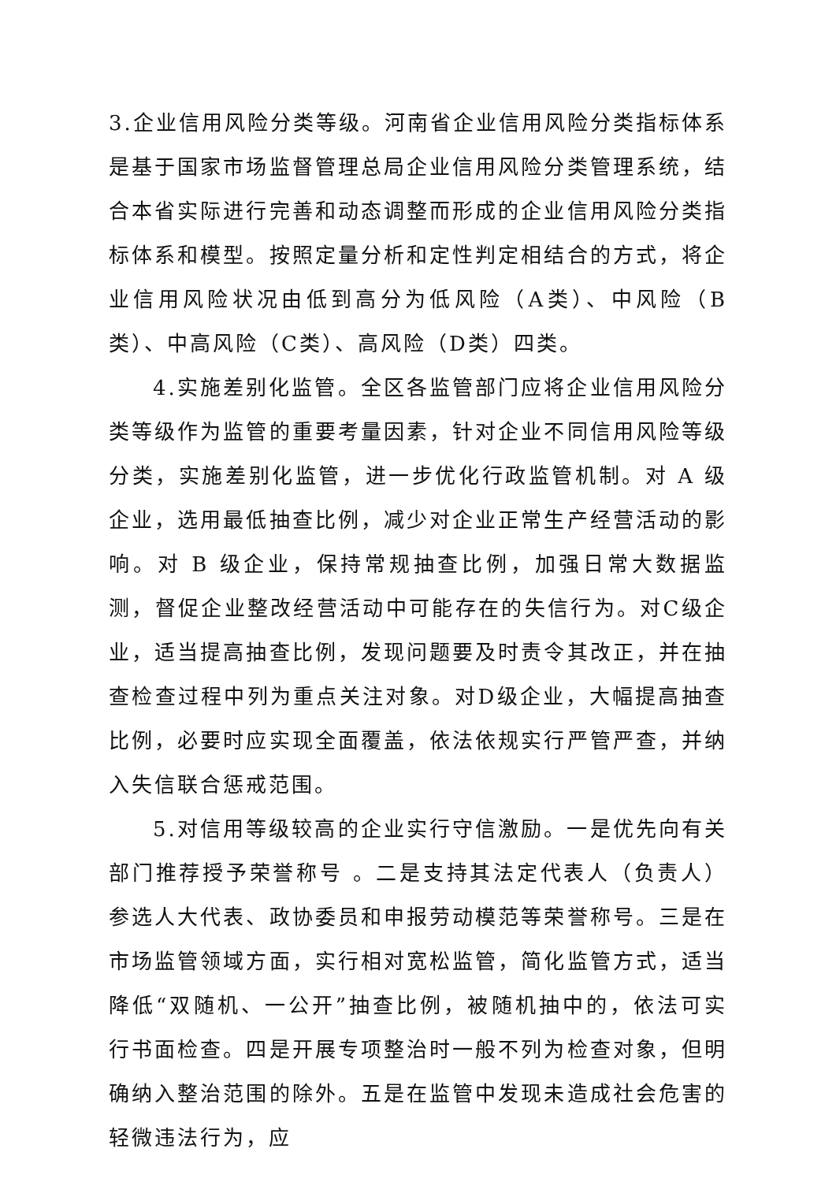3.企业信用风险分类等级。河南省企业信用风险分类指标体系是基于国家市场监督管理总局企业信用风险分类管理系统，结合本省实际进行完善和动态调整而形成的企业信用风险分类指标体系和模型。按照定量分析和定性判定相结合的方式，将企业信用风险状况由低到高分为低风险（A类）、中风险（B类）、中高风险（C类）、高风险（D类）四类。
4.实施差别化监管。全区各监管部门应将企业信用风险分类等级作为监管的重要考量因素，针对企业不同信用风险等级分类，实施差别化监管，进一步优化行政监管机制。对 A 级企业，选用最低抽查比例，减少对企业正常生产经营活动的影响。对 B 级企业，保持常规抽查比例，加强日常大数据监测，督促企业整改经营活动中可能存在的失信行为。对C级企业，适当提高抽查比例，发现问题要及时责令其改正，并在抽查检查过程中列为重点关注对象。对D级企业，大幅提高抽查比例，必要时应实现全面覆盖，依法依规实行严管严查，并纳入失信联合惩戒范围。
5.对信用等级较高的企业实行守信激励。一是优先向有关部门推荐授予荣誉称号 。二是支持其法定代表人（负责人）参选人大代表、政协委员和申报劳动模范等荣誉称号。三是在市场监管领域方面，实行相对宽松监管，简化监管方式，适当降低“双随机、一公开”抽查比例，被随机抽中的，依法可实行书面检查。四是开展专项整治时一般不列为检查对象，但明确纳入整治范围的除外。五是在监管中发现未造成社会危害的轻微违法行为，应